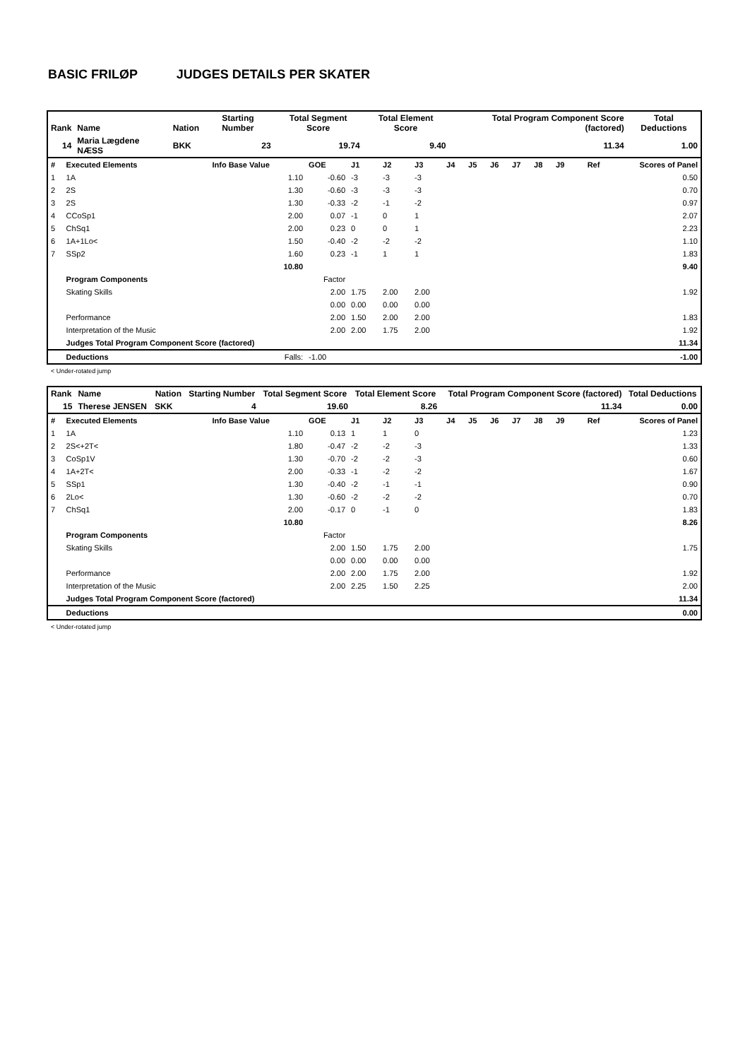BASIC FRILØP JUDGES DETAILS PER SKATER
| Rank | Name | Nation | Starting Number | Total Segment Score | Total Element Score | Total Program Component Score (factored) | Total Deductions |
| --- | --- | --- | --- | --- | --- | --- | --- |
| 14 | Maria Lægdene NÆSS | BKK | 23 | 19.74 | 9.40 | 11.34 | 1.00 |
| # | Executed Elements | Info Base Value | GOE | J1 | J2 | J3 | J4 | J5 | J6 | J7 | J8 | J9 | Ref | Scores of Panel |
| 1 | 1A | 1.10 | -0.60 | -3 | -3 | -3 | | | | | | | | 0.50 |
| 2 | 2S | 1.30 | -0.60 | -3 | -3 | -3 | | | | | | | | 0.70 |
| 3 | 2S | 1.30 | -0.33 | -2 | -1 | -2 | | | | | | | | 0.97 |
| 4 | CCoSp1 | 2.00 | 0.07 | -1 | 0 | 1 | | | | | | | | 2.07 |
| 5 | ChSq1 | 2.00 | 0.23 | 0 | 0 | 1 | | | | | | | | 2.23 |
| 6 | 1A+1Lo< | 1.50 | -0.40 | -2 | -2 | -2 | | | | | | | | 1.10 |
| 7 | SSp2 | 1.60 | 0.23 | -1 | 1 | 1 | | | | | | | | 1.83 |
| | | 10.80 | | | | | | | | | | | | 9.40 |
| | Program Components | | Factor | | | | | | | | | | | |
| | Skating Skills | | 2.00 | 1.75 | 2.00 | 2.00 | | | | | | | | 1.92 |
| | | | 0.00 | 0.00 | 0.00 | 0.00 | | | | | | | | |
| | Performance | | 2.00 | 1.50 | 2.00 | 2.00 | | | | | | | | 1.83 |
| | Interpretation of the Music | | 2.00 | 2.00 | 1.75 | 2.00 | | | | | | | | 1.92 |
| | Judges Total Program Component Score (factored) | | | | | | | | | | | | | 11.34 |
| | Deductions | Falls: | -1.00 | | | | | | | | | | | -1.00 |
< Under-rotated jump
| Rank | Name | Nation | Starting Number | Total Segment Score | Total Element Score | Total Program Component Score (factored) | Total Deductions |
| --- | --- | --- | --- | --- | --- | --- | --- |
| 15 | Therese JENSEN | SKK | 4 | 19.60 | 8.26 | 11.34 | 0.00 |
| # | Executed Elements | Info Base Value | GOE | J1 | J2 | J3 | J4 | J5 | J6 | J7 | J8 | J9 | Ref | Scores of Panel |
| 1 | 1A | 1.10 | 0.13 | 1 | 1 | 0 | | | | | | | | 1.23 |
| 2 | 2S<+2T< | 1.80 | -0.47 | -2 | -2 | -3 | | | | | | | | 1.33 |
| 3 | CoSp1V | 1.30 | -0.70 | -2 | -2 | -3 | | | | | | | | 0.60 |
| 4 | 1A+2T< | 2.00 | -0.33 | -1 | -2 | -2 | | | | | | | | 1.67 |
| 5 | SSp1 | 1.30 | -0.40 | -2 | -1 | -1 | | | | | | | | 0.90 |
| 6 | 2Lo< | 1.30 | -0.60 | -2 | -2 | -2 | | | | | | | | 0.70 |
| 7 | ChSq1 | 2.00 | -0.17 | 0 | -1 | 0 | | | | | | | | 1.83 |
| | | 10.80 | | | | | | | | | | | | 8.26 |
| | Program Components | | Factor | | | | | | | | | | | |
| | Skating Skills | | 2.00 | 1.50 | 1.75 | 2.00 | | | | | | | | 1.75 |
| | | | 0.00 | 0.00 | 0.00 | 0.00 | | | | | | | | |
| | Performance | | 2.00 | 2.00 | 1.75 | 2.00 | | | | | | | | 1.92 |
| | Interpretation of the Music | | 2.00 | 2.25 | 1.50 | 2.25 | | | | | | | | 2.00 |
| | Judges Total Program Component Score (factored) | | | | | | | | | | | | | 11.34 |
| | Deductions | | | | | | | | | | | | | 0.00 |
< Under-rotated jump